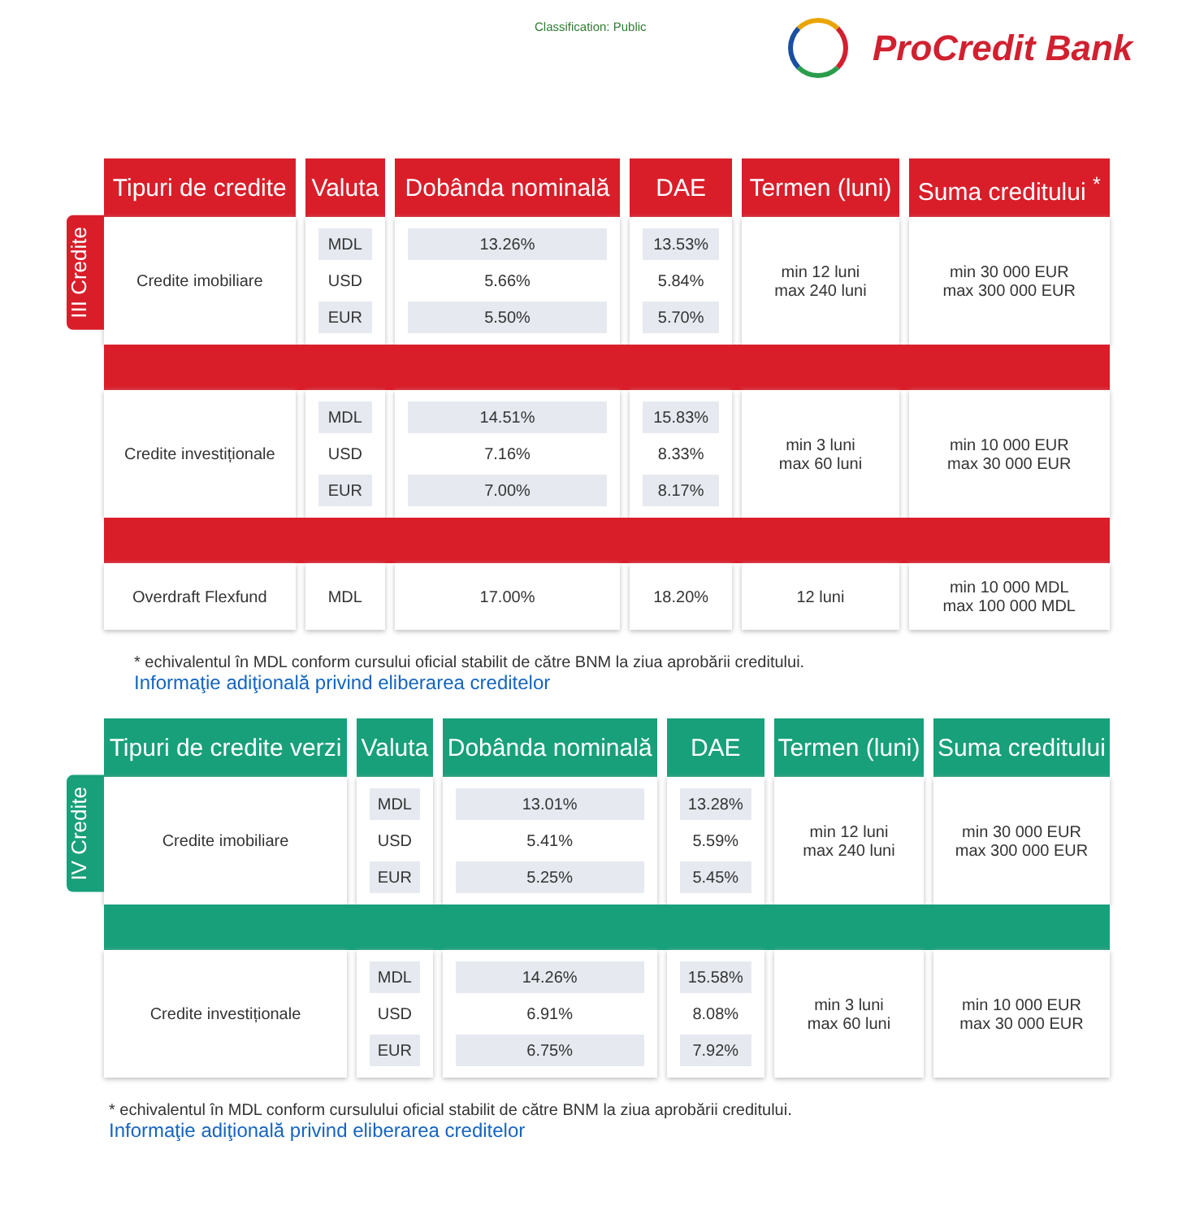Classification: Public ProCredit Bank
III Credite
| Tipuri de credite | Valuta | Dobânda nominală | DAE | Termen (luni) | Suma creditului <sup>*</sup> |
| --- | --- | --- | --- | --- | --- |
| Credite imobiliare | MDL USD EUR | 13.26% 5.66% 5.50% | 13.53% 5.84% 5.70% | min 12 luni max 240 luni | min 30 000 EUR max 300 000 EUR |
| Credite investiționale | MDL USD EUR | 14.51% 7.16% 7.00% | 15.83% 8.33% 8.17% | min 3 luni max 60 luni | min 10 000 EUR max 30 000 EUR |
| Overdraft Flexfund | MDL | 17.00% | 18.20% | 12 luni | min 10 000 MDL max 100 000 MDL |
* echivalentul în MDL conform cursului oficial stabilit de către BNM la ziua aprobării creditului.
Informaţie adiţională privind eliberarea creditelor
IV Credite
| Tipuri de credite verzi | Valuta | Dobânda nominală | DAE | Termen (luni) | Suma creditului |
| --- | --- | --- | --- | --- | --- |
| Credite imobiliare | MDL USD EUR | 13.01% 5.41% 5.25% | 13.28% 5.59% 5.45% | min 12 luni max 240 luni | min 30 000 EUR max 300 000 EUR |
| Credite investiționale | MDL USD EUR | 14.26% 6.91% 6.75% | 15.58% 8.08% 7.92% | min 3 luni max 60 luni | min 10 000 EUR max 30 000 EUR |
* echivalentul în MDL conform cursulului oficial stabilit de către BNM la ziua aprobării creditului.
Informaţie adiţională privind eliberarea creditelor